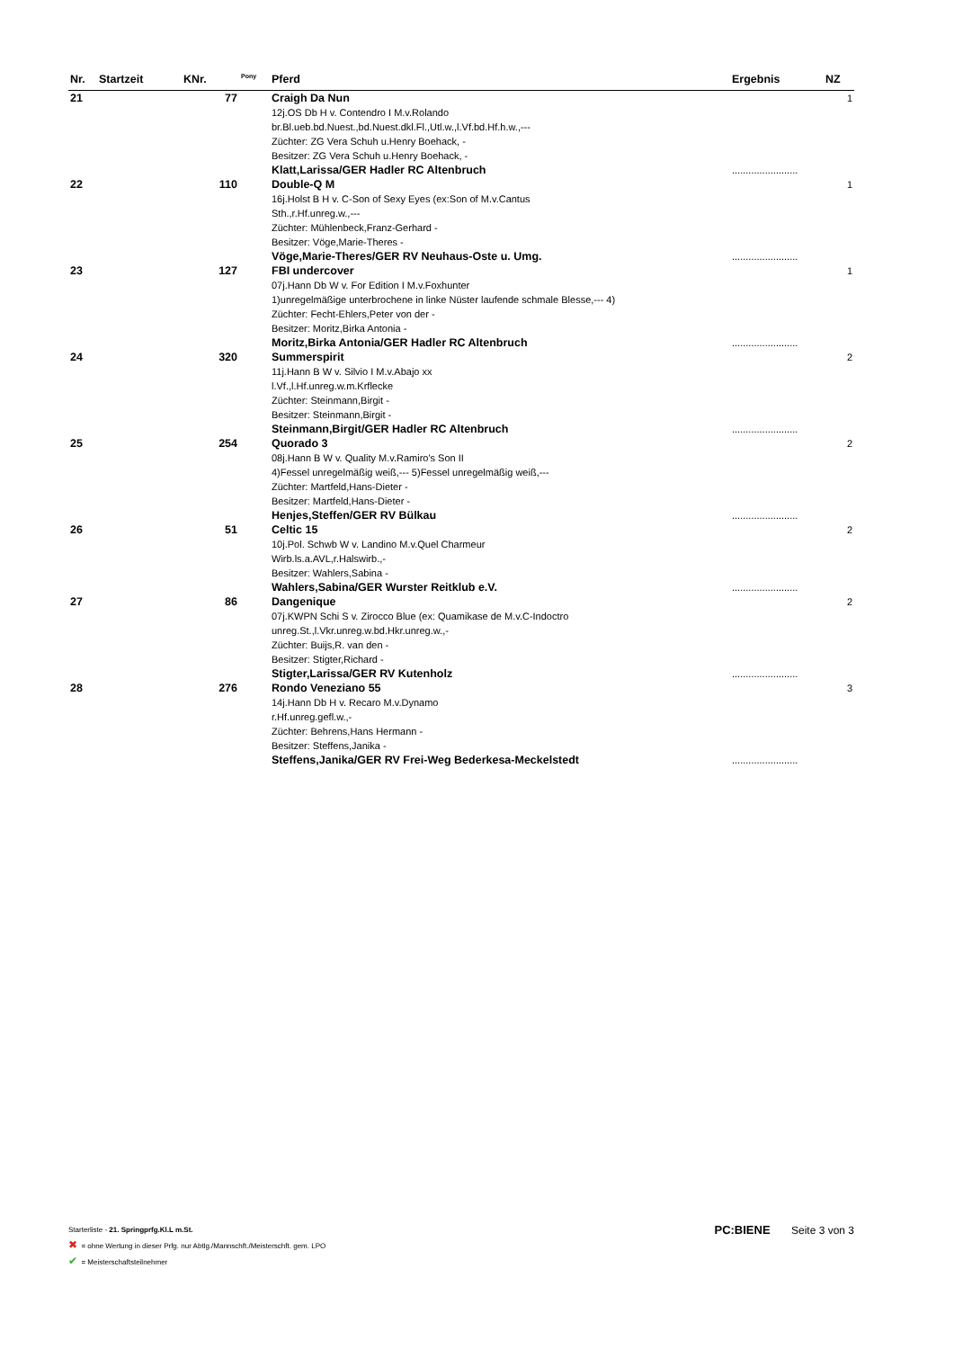| Nr. | Startzeit | KNr. | <sup>Pony</sup> | Pferd | Ergebnis | NZ |
| --- | --- | --- | --- | --- | --- | --- |
| 21 | | 77 | | Craigh Da Nun 12j.OS Db H v. Contendro I M.v.Rolando br.Bl.ueb.bd.Nuest.,bd.Nuest.dkl.Fl.,Utl.w.,l.Vf.bd.Hf.h.w.,--- Züchter: ZG Vera Schuh u.Henry Boehack, - Besitzer: ZG Vera Schuh u.Henry Boehack, - Klatt,Larissa/GER Hadler RC Altenbruch | ........................ | 1 |
| 22 | | 110 | | Double-Q M 16j.Holst B H v. C-Son of Sexy Eyes (ex:Son of M.v.Cantus Sth.,r.Hf.unreg.w.,--- Züchter: Mühlenbeck,Franz-Gerhard - Besitzer: Vöge,Marie-Theres - Vöge,Marie-Theres/GER RV Neuhaus-Oste u. Umg. | ........................ | 1 |
| 23 | | 127 | | FBI undercover 07j.Hann Db W v. For Edition I M.v.Foxhunter 1)unregelmäßige unterbrochene in linke Nüster laufende schmale Blesse,--- 4) Züchter: Fecht-Ehlers,Peter von der - Besitzer: Moritz,Birka Antonia - Moritz,Birka Antonia/GER Hadler RC Altenbruch | ........................ | 1 |
| 24 | | 320 | | Summerspirit 11j.Hann B W v. Silvio I M.v.Abajo xx l.Vf.,l.Hf.unreg.w.m.Krflecke Züchter: Steinmann,Birgit - Besitzer: Steinmann,Birgit - Steinmann,Birgit/GER Hadler RC Altenbruch | ........................ | 2 |
| 25 | | 254 | | Quorado 3 08j.Hann B W v. Quality M.v.Ramiro's Son II 4)Fessel unregelmäßig weiß,--- 5)Fessel unregelmäßig weiß,--- Züchter: Martfeld,Hans-Dieter - Besitzer: Martfeld,Hans-Dieter - Henjes,Steffen/GER RV Bülkau | ........................ | 2 |
| 26 | | 51 | | Celtic 15 10j.Pol. Schwb W v. Landino M.v.Quel Charmeur Wirb.ls.a.AVL,r.Halswirb.,- Besitzer: Wahlers,Sabina - Wahlers,Sabina/GER Wurster Reitklub e.V. | ........................ | 2 |
| 27 | | 86 | | Dangenique 07j.KWPN Schi S v. Zirocco Blue (ex: Quamikase de M.v.C-Indoctro unreg.St.,l.Vkr.unreg.w.bd.Hkr.unreg.w.,- Züchter: Buijs,R. van den - Besitzer: Stigter,Richard - Stigter,Larissa/GER RV Kutenholz | ........................ | 2 |
| 28 | | 276 | | Rondo Veneziano 55 14j.Hann Db H v. Recaro M.v.Dynamo r.Hf.unreg.gefl.w.,- Züchter: Behrens,Hans Hermann - Besitzer: Steffens,Janika - Steffens,Janika/GER RV Frei-Weg Bederkesa-Meckelstedt | ........................ | 3 |
Starterliste - 21. Springprfg.Kl.L m.St. PC:BIENE Seite 3 von 3
✖ = ohne Wertung in dieser Prfg. nur Abtlg./Mannschft./Meisterschft. gem. LPO
✔ = Meisterschaftsteilnehmer